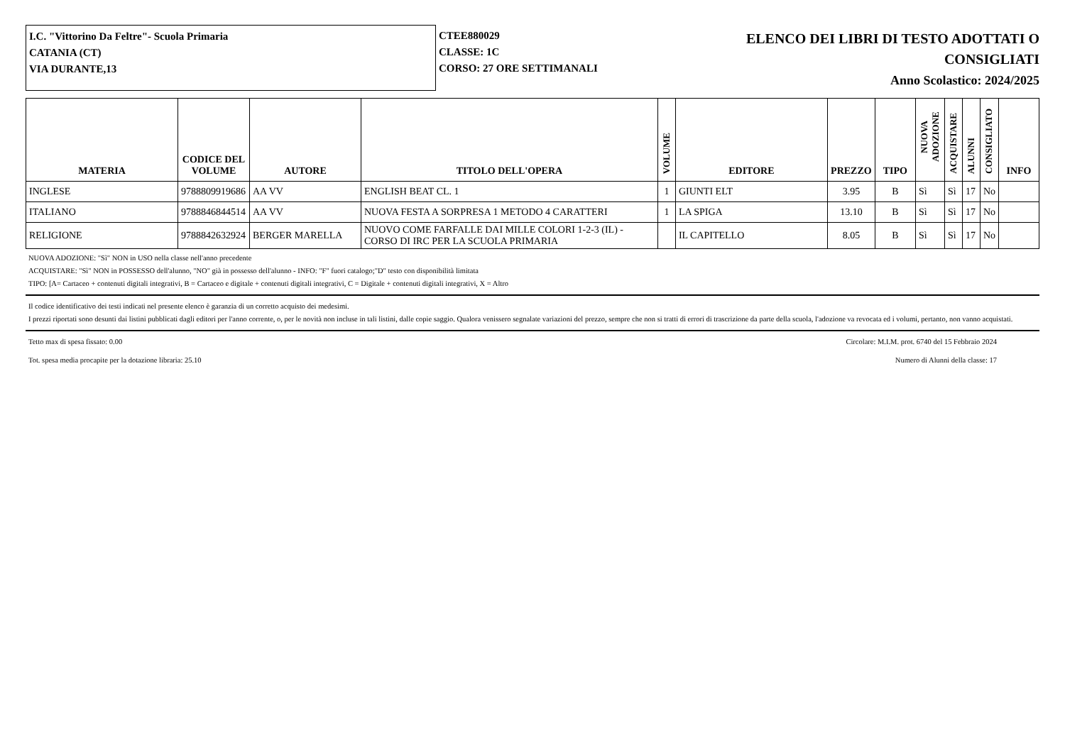I.C. "Vittorino Da Feltre"- Scuola Primaria
CATANIA (CT)
VIA DURANTE,13
CTEE880029
CLASSE: 1C
CORSO: 27 ORE SETTIMANALI
ELENCO DEI LIBRI DI TESTO ADOTTATI O
CONSIGLIATI
Anno Scolastico: 2024/2025
| MATERIA | CODICE DEL VOLUME | AUTORE | TITOLO DELL'OPERA | VOLUME | EDITORE | PREZZO | TIPO | NUOVA ADOZIONE | ACQUISTARE | ALUNNI | CONSIGLIATO | INFO |
| --- | --- | --- | --- | --- | --- | --- | --- | --- | --- | --- | --- | --- |
| INGLESE | 9788809919686 | AA VV | ENGLISH BEAT CL. 1 | 1 | GIUNTI ELT | 3.95 | B | Sì | Sì | 17 | No | |
| ITALIANO | 9788846844514 | AA VV | NUOVA FESTA A SORPRESA 1 METODO 4 CARATTERI | 1 | LA SPIGA | 13.10 | B | Sì | Sì | 17 | No | |
| RELIGIONE | 9788842632924 | BERGER MARELLA | NUOVO COME FARFALLE DAI MILLE COLORI 1-2-3 (IL) - CORSO DI IRC PER LA SCUOLA PRIMARIA | | IL CAPITELLO | 8.05 | B | Sì | Sì | 17 | No | |
NUOVA ADOZIONE: "Sì" NON in USO nella classe nell'anno precedente
ACQUISTARE: "Sì" NON in POSSESSO dell'alunno, "NO" già in possesso dell'alunno - INFO: "F" fuori catalogo;"D" testo con disponibilità limitata
TIPO: [A= Cartaceo + contenuti digitali integrativi, B = Cartaceo e digitale + contenuti digitali integrativi, C = Digitale + contenuti digitali integrativi, X = Altro
Il codice identificativo dei testi indicati nel presente elenco è garanzia di un corretto acquisto dei medesimi.
I prezzi riportati sono desunti dai listini pubblicati dagli editori per l'anno corrente, o, per le novità non incluse in tali listini, dalle copie saggio. Qualora venissero segnalate variazioni del prezzo, sempre che non si tratti di errori di trascrizione da parte della scuola, l'adozione va revocata ed i volumi, pertanto, non vanno acquistati.
Tetto max di spesa fissato: 0.00 Circolare: M.I.M. prot. 6740 del 15 Febbraio 2024
Tot. spesa media procapite per la dotazione libraria: 25.10 Numero di Alunni della classe: 17